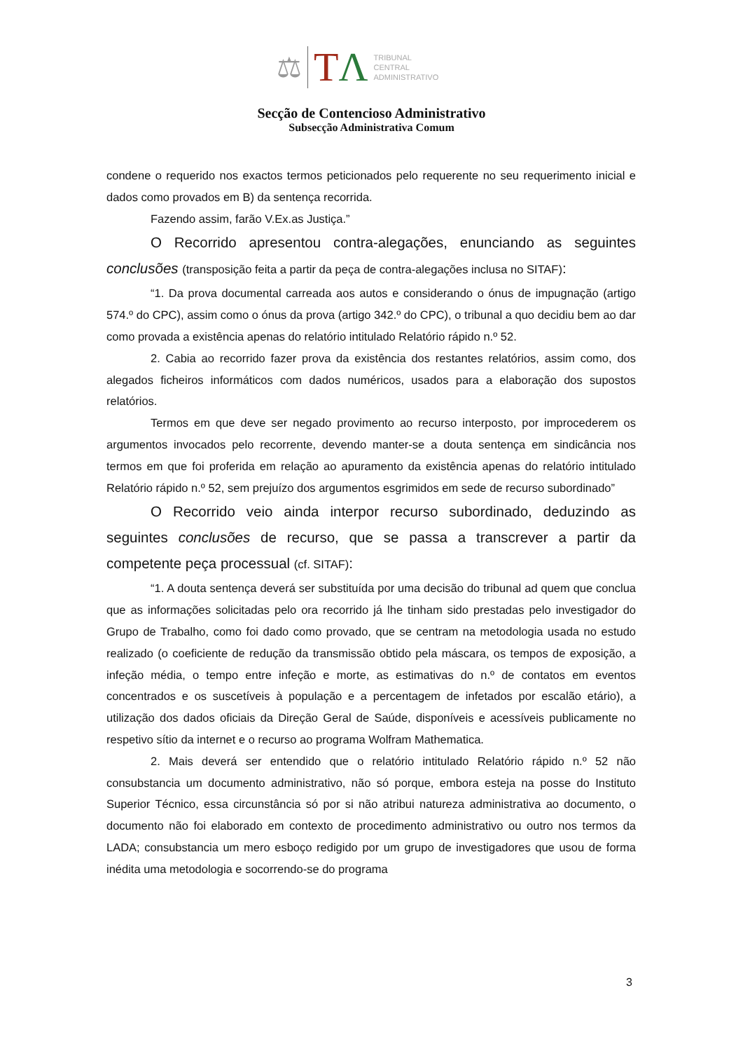⚖ TΛ
TRIBUNAL
CENTRAL
ADMINISTRATIVO
Secção de Contencioso Administrativo
Subsecção Administrativa Comum
condene o requerido nos exactos termos peticionados pelo requerente no seu requerimento inicial e dados como provados em B) da sentença recorrida.
Fazendo assim, farão V.Ex.as Justiça.”
O Recorrido apresentou contra-alegações, enunciando as seguintes conclusões (transposição feita a partir da peça de contra-alegações inclusa no SITAF):
“1. Da prova documental carreada aos autos e considerando o ónus de impugnação (artigo 574.º do CPC), assim como o ónus da prova (artigo 342.º do CPC), o tribunal a quo decidiu bem ao dar como provada a existência apenas do relatório intitulado Relatório rápido n.º 52.
2. Cabia ao recorrido fazer prova da existência dos restantes relatórios, assim como, dos alegados ficheiros informáticos com dados numéricos, usados para a elaboração dos supostos relatórios.
Termos em que deve ser negado provimento ao recurso interposto, por improcederem os argumentos invocados pelo recorrente, devendo manter-se a douta sentença em sindicância nos termos em que foi proferida em relação ao apuramento da existência apenas do relatório intitulado Relatório rápido n.º 52, sem prejuízo dos argumentos esgrimidos em sede de recurso subordinado”
O Recorrido veio ainda interpor recurso subordinado, deduzindo as seguintes conclusões de recurso, que se passa a transcrever a partir da competente peça processual (cf. SITAF):
“1. A douta sentença deverá ser substituída por uma decisão do tribunal ad quem que conclua que as informações solicitadas pelo ora recorrido já lhe tinham sido prestadas pelo investigador do Grupo de Trabalho, como foi dado como provado, que se centram na metodologia usada no estudo realizado (o coeficiente de redução da transmissão obtido pela máscara, os tempos de exposição, a infeção média, o tempo entre infeção e morte, as estimativas do n.º de contatos em eventos concentrados e os suscetíveis à população e a percentagem de infetados por escalão etário), a utilização dos dados oficiais da Direção Geral de Saúde, disponíveis e acessíveis publicamente no respetivo sítio da internet e o recurso ao programa Wolfram Mathematica.
2. Mais deverá ser entendido que o relatório intitulado Relatório rápido n.º 52 não consubstancia um documento administrativo, não só porque, embora esteja na posse do Instituto Superior Técnico, essa circunstância só por si não atribui natureza administrativa ao documento, o documento não foi elaborado em contexto de procedimento administrativo ou outro nos termos da LADA; consubstancia um mero esboço redigido por um grupo de investigadores que usou de forma inédita uma metodologia e socorrendo-se do programa
3